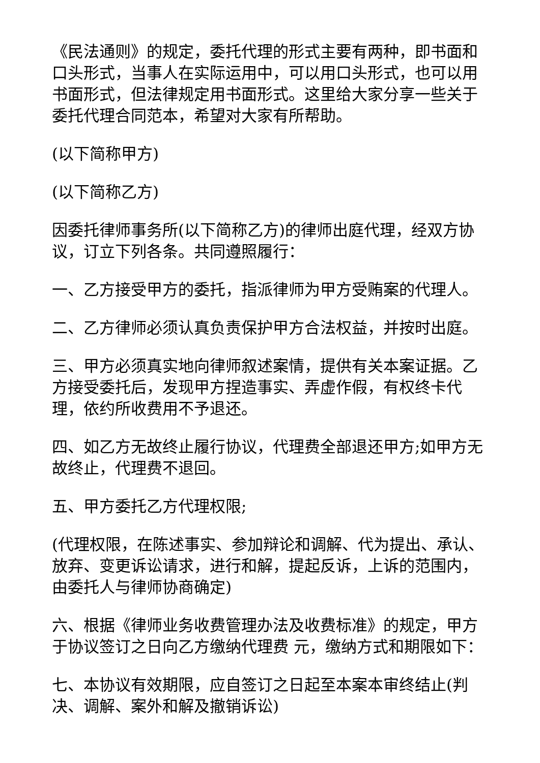《民法通则》的规定，委托代理的形式主要有两种，即书面和口头形式，当事人在实际运用中，可以用口头形式，也可以用书面形式，但法律规定用书面形式。这里给大家分享一些关于委托代理合同范本，希望对大家有所帮助。
(以下简称甲方)
(以下简称乙方)
因委托律师事务所(以下简称乙方)的律师出庭代理，经双方协议，订立下列各条。共同遵照履行：
一、乙方接受甲方的委托，指派律师为甲方受贿案的代理人。
二、乙方律师必须认真负责保护甲方合法权益，并按时出庭。
三、甲方必须真实地向律师叙述案情，提供有关本案证据。乙方接受委托后，发现甲方捏造事实、弄虚作假，有权终卡代理，依约所收费用不予退还。
四、如乙方无故终止履行协议，代理费全部退还甲方;如甲方无故终止，代理费不退回。
五、甲方委托乙方代理权限;
(代理权限，在陈述事实、参加辩论和调解、代为提出、承认、放弃、变更诉讼请求，进行和解，提起反诉，上诉的范围内，由委托人与律师协商确定)
六、根据《律师业务收费管理办法及收费标准》的规定，甲方于协议签订之日向乙方缴纳代理费 元，缴纳方式和期限如下：
七、本协议有效期限，应自签订之日起至本案本审终结止(判决、调解、案外和解及撤销诉讼)